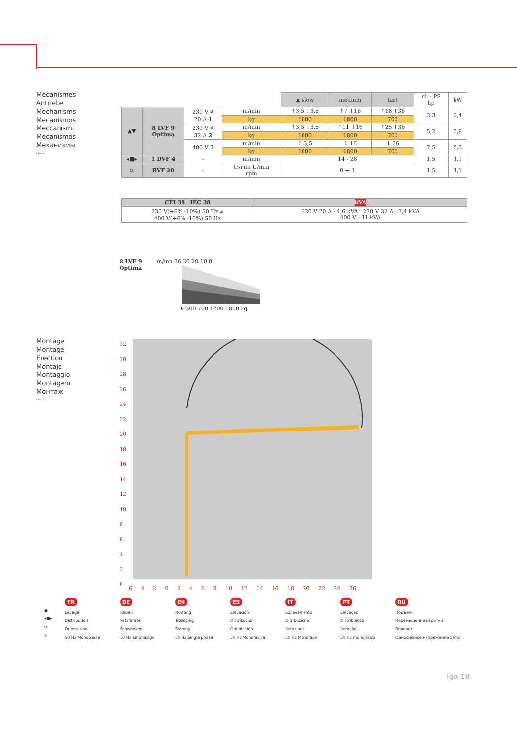Mécanismes
Antriebe
Mechanisms
Mecanismos
Meccanismi
Mecanismos
Механизмы
LXM 4
| | | | | ▲ slow | medium | fast | ch - PS hp | kW |
| ▲▼ | 8 LVF 9 Optima | 230 V ⧣ 20 A 1 | m/min | ↑3,5 ↓3,5 | ↑7 ↓16 | ↑18 ↓36 | 3,3 | 2,4 |
| | | | kg | 1800 | 1800 | 700 | | |
| | | 230 V ⧣ 32 A 2 | m/min | ↑3,5 ↓3,5 | ↑11 ↓16 | ↑25 ↓36 | 5,2 | 3,8 |
| | | | kg | 1800 | 1800 | 700 | | |
| | | 400 V 3 | m/min | ↕ 3,5 | ↕ 16 | ↕ 36 | 7,5 | 5,5 |
| | | | kg | 1800 | 1800 | 700 | | |
| ◂■▸ | 1 DVF 4 | – | m/min | 14 - 28 | | | 1,5 | 1,1 |
| ⟳ | RVF 20 | – | tr/min U/min rpm | 0 → 1 | | | 1,5 | 1,1 |
| CEI 38 IEC 38 | kVA |
| 230 V(+6% -10%) 50 Hz ⧣ 400 V(+6% -10%) 50 Hz | 230 V 20 A : 4,6 kVA 230 V 32 A : 7,4 kVA 400 V : 11 kVA |
8 LVF 9
Optima
m/mn 36 30 20 10 0
0 300 700 1200 1800 kg
Montage
Montage
Erection
Montaje
Montaggio
Montagem
Монтаж
LXM 3
32
30
28
26
24
22
20
18
16
14
12
10
8
6
4
2
0
6 4 2 0 2 4 6 8 10 12 14 16 18 20 22 24 26
●
◂■▸
⟳
⧣
FR
Levage
Distribution
Orientation
50 Hz Monophasé
DE
Heben
Katzfahren
Schwenken
50 Hz Einphasige
EN
Hoisting
Trolleying
Slewing
50 Hz Single phase
ES
Elevación
Distribución
Orientación
50 Hz Monofasica
IT
Sollevamento
Ditribuzione
Rotazione
50 Hz Monofase
PT
Elevação
Distribuição
Rotação
50 Hz monofásica
RU
Подъем
Перемещение каретки
Поворот
Однофазное напряжение 50Hz
Igo 18